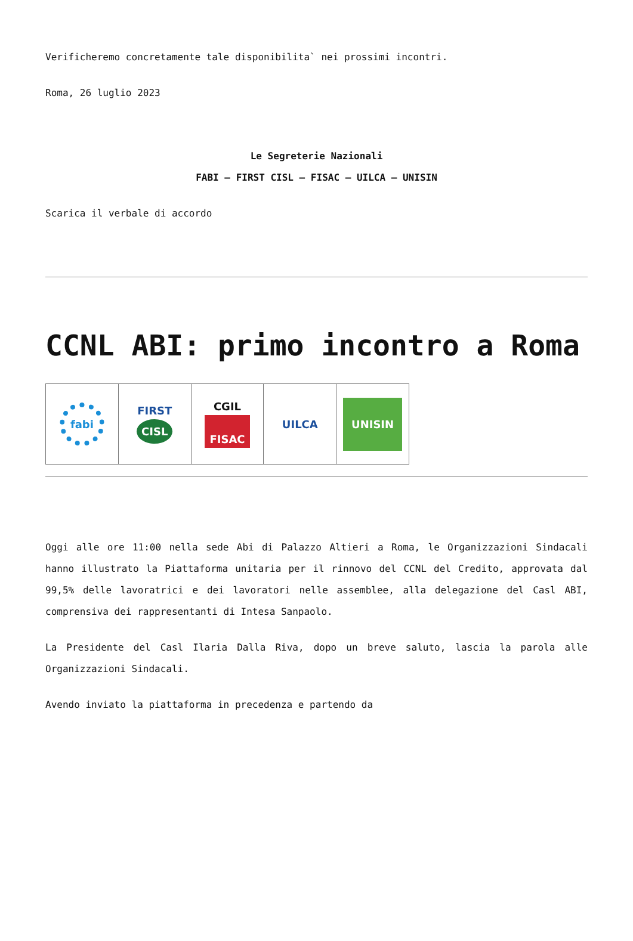Verificheremo concretamente tale disponibilita` nei prossimi incontri.
Roma, 26 luglio 2023
Le Segreterie Nazionali
FABI – FIRST CISL – FISAC – UILCA – UNISIN
Scarica il verbale di accordo
CCNL ABI: primo incontro a Roma
fabi
FIRST
CISL
CGIL
FISAC
UILCA
UNISIN
Oggi alle ore 11:00 nella sede Abi di Palazzo Altieri a Roma, le Organizzazioni Sindacali hanno illustrato la Piattaforma unitaria per il rinnovo del CCNL del Credito, approvata dal 99,5% delle lavoratrici e dei lavoratori nelle assemblee, alla delegazione del Casl ABI, comprensiva dei rappresentanti di Intesa Sanpaolo.
La Presidente del Casl Ilaria Dalla Riva, dopo un breve saluto, lascia la parola alle Organizzazioni Sindacali.
Avendo inviato la piattaforma in precedenza e partendo da